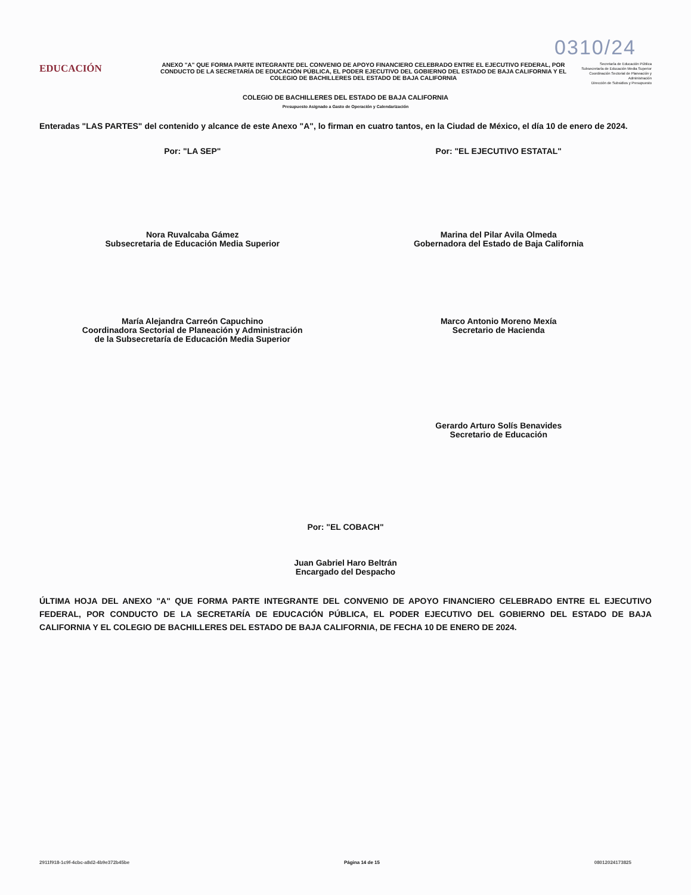0310/24
EDUCACIÓN
ANEXO "A" QUE FORMA PARTE INTEGRANTE DEL CONVENIO DE APOYO FINANCIERO CELEBRADO ENTRE EL EJECUTIVO FEDERAL, POR CONDUCTO DE LA SECRETARÍA DE EDUCACIÓN PÚBLICA, EL PODER EJECUTIVO DEL GOBIERNO DEL ESTADO DE BAJA CALIFORNIA Y EL COLEGIO DE BACHILLERES DEL ESTADO DE BAJA CALIFORNIA
Secretaría de Educación Pública
Subsecretaría de Educación Media Superior
Coordinación Sectorial de Planeación y Administración
Dirección de Subsidios y Presupuesto
COLEGIO DE BACHILLERES DEL ESTADO DE BAJA CALIFORNIA
Presupuesto Asignado a Gasto de Operación y Calendarización
Enteradas "LAS PARTES" del contenido y alcance de este Anexo "A", lo firman en cuatro tantos, en la Ciudad de México, el día 10 de enero de 2024.
Por: "LA SEP"
Nora Ruvalcaba Gámez
Subsecretaria de Educación Media Superior
María Alejandra Carreón Capuchino
Coordinadora Sectorial de Planeación y Administración
de la Subsecretaría de Educación Media Superior
Por: "EL EJECUTIVO ESTATAL"
Marina del Pilar Avila Olmeda
Gobernadora del Estado de Baja California
Marco Antonio Moreno Mexía
Secretario de Hacienda
Gerardo Arturo Solís Benavides
Secretario de Educación
Por: "EL COBACH"
Juan Gabriel Haro Beltrán
Encargado del Despacho
ÚLTIMA HOJA DEL ANEXO "A" QUE FORMA PARTE INTEGRANTE DEL CONVENIO DE APOYO FINANCIERO CELEBRADO ENTRE EL EJECUTIVO FEDERAL, POR CONDUCTO DE LA SECRETARÍA DE EDUCACIÓN PÚBLICA, EL PODER EJECUTIVO DEL GOBIERNO DEL ESTADO DE BAJA CALIFORNIA Y EL COLEGIO DE BACHILLERES DEL ESTADO DE BAJA CALIFORNIA, DE FECHA 10 DE ENERO DE 2024.
2911f918-1c9f-4cbc-a8d2-4b9e372b45be Página 14 de 15 08012024173825